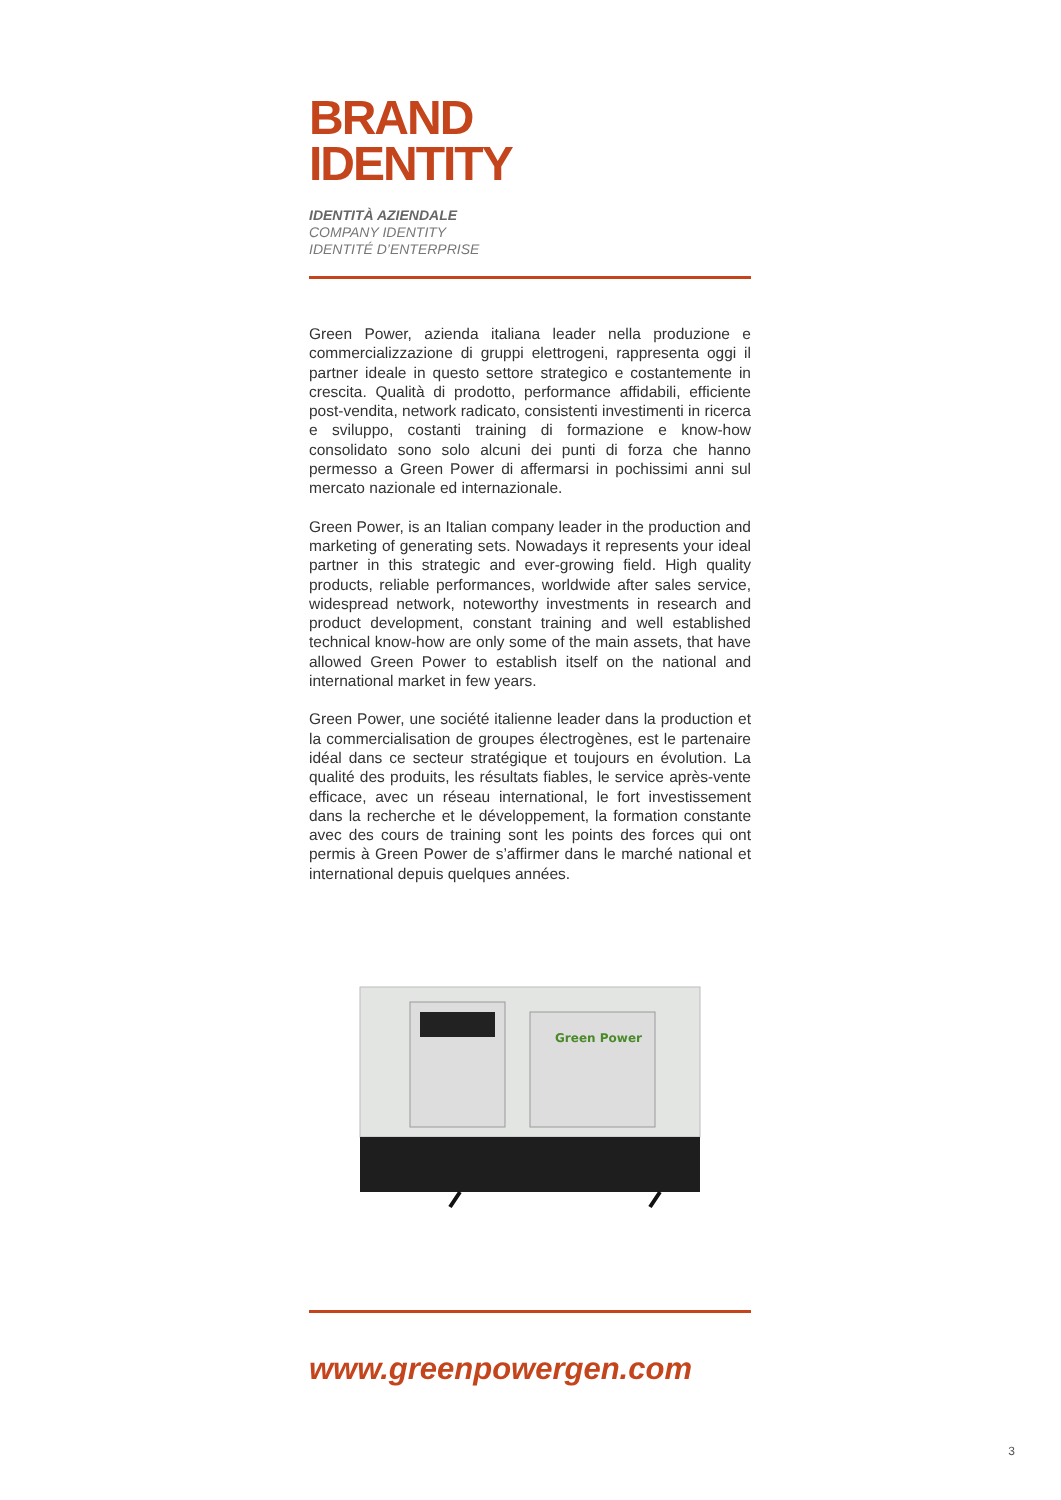BRAND
IDENTITY
IDENTITÀ AZIENDALE
COMPANY IDENTITY
IDENTITÉ D’ENTERPRISE
Green Power, azienda italiana leader nella produzione e commercializzazione di gruppi elettrogeni, rappresenta oggi il partner ideale in questo settore strategico e costantemente in crescita. Qualità di prodotto, performance affidabili, efficiente post-vendita, network radicato, consistenti investimenti in ricerca e sviluppo, costanti training di formazione e know-how consolidato sono solo alcuni dei punti di forza che hanno permesso a Green Power di affermarsi in pochissimi anni sul mercato nazionale ed internazionale.
Green Power, is an Italian company leader in the production and marketing of generating sets. Nowadays it represents your ideal partner in this strategic and ever-growing field. High quality products, reliable performances, worldwide after sales service, widespread network, noteworthy investments in research and product development, constant training and well established technical know-how are only some of the main assets, that have allowed Green Power to establish itself on the national and international market in few years.
Green Power, une société italienne leader dans la production et la commercialisation de groupes électrogènes, est le partenaire idéal dans ce secteur stratégique et toujours en évolution. La qualité des produits, les résultats fiables, le service après-vente efficace, avec un réseau international, le fort investissement dans la recherche et le développement, la formation constante avec des cours de training sont les points des forces qui ont permis à Green Power de s’affirmer dans le marché national et international depuis quelques années.
Green Power
www.greenpowergen.com
3